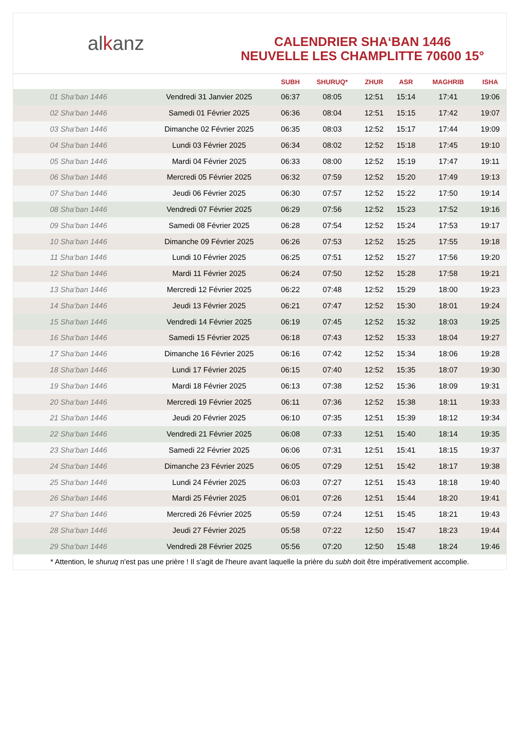alkanz
CALENDRIER SHA‘BAN 1446
NEUVELLE LES CHAMPLITTE 70600 15°
| | | SUBH | SHURUQ* | ZHUR | ASR | MAGHRIB | ISHA |
| --- | --- | --- | --- | --- | --- | --- | --- |
| 01 Sha‘ban 1446 | Vendredi 31 Janvier 2025 | 06:37 | 08:05 | 12:51 | 15:14 | 17:41 | 19:06 |
| 02 Sha‘ban 1446 | Samedi 01 Février 2025 | 06:36 | 08:04 | 12:51 | 15:15 | 17:42 | 19:07 |
| 03 Sha‘ban 1446 | Dimanche 02 Février 2025 | 06:35 | 08:03 | 12:52 | 15:17 | 17:44 | 19:09 |
| 04 Sha‘ban 1446 | Lundi 03 Février 2025 | 06:34 | 08:02 | 12:52 | 15:18 | 17:45 | 19:10 |
| 05 Sha‘ban 1446 | Mardi 04 Février 2025 | 06:33 | 08:00 | 12:52 | 15:19 | 17:47 | 19:11 |
| 06 Sha‘ban 1446 | Mercredi 05 Février 2025 | 06:32 | 07:59 | 12:52 | 15:20 | 17:49 | 19:13 |
| 07 Sha‘ban 1446 | Jeudi 06 Février 2025 | 06:30 | 07:57 | 12:52 | 15:22 | 17:50 | 19:14 |
| 08 Sha‘ban 1446 | Vendredi 07 Février 2025 | 06:29 | 07:56 | 12:52 | 15:23 | 17:52 | 19:16 |
| 09 Sha‘ban 1446 | Samedi 08 Février 2025 | 06:28 | 07:54 | 12:52 | 15:24 | 17:53 | 19:17 |
| 10 Sha‘ban 1446 | Dimanche 09 Février 2025 | 06:26 | 07:53 | 12:52 | 15:25 | 17:55 | 19:18 |
| 11 Sha‘ban 1446 | Lundi 10 Février 2025 | 06:25 | 07:51 | 12:52 | 15:27 | 17:56 | 19:20 |
| 12 Sha‘ban 1446 | Mardi 11 Février 2025 | 06:24 | 07:50 | 12:52 | 15:28 | 17:58 | 19:21 |
| 13 Sha‘ban 1446 | Mercredi 12 Février 2025 | 06:22 | 07:48 | 12:52 | 15:29 | 18:00 | 19:23 |
| 14 Sha‘ban 1446 | Jeudi 13 Février 2025 | 06:21 | 07:47 | 12:52 | 15:30 | 18:01 | 19:24 |
| 15 Sha‘ban 1446 | Vendredi 14 Février 2025 | 06:19 | 07:45 | 12:52 | 15:32 | 18:03 | 19:25 |
| 16 Sha‘ban 1446 | Samedi 15 Février 2025 | 06:18 | 07:43 | 12:52 | 15:33 | 18:04 | 19:27 |
| 17 Sha‘ban 1446 | Dimanche 16 Février 2025 | 06:16 | 07:42 | 12:52 | 15:34 | 18:06 | 19:28 |
| 18 Sha‘ban 1446 | Lundi 17 Février 2025 | 06:15 | 07:40 | 12:52 | 15:35 | 18:07 | 19:30 |
| 19 Sha‘ban 1446 | Mardi 18 Février 2025 | 06:13 | 07:38 | 12:52 | 15:36 | 18:09 | 19:31 |
| 20 Sha‘ban 1446 | Mercredi 19 Février 2025 | 06:11 | 07:36 | 12:52 | 15:38 | 18:11 | 19:33 |
| 21 Sha‘ban 1446 | Jeudi 20 Février 2025 | 06:10 | 07:35 | 12:51 | 15:39 | 18:12 | 19:34 |
| 22 Sha‘ban 1446 | Vendredi 21 Février 2025 | 06:08 | 07:33 | 12:51 | 15:40 | 18:14 | 19:35 |
| 23 Sha‘ban 1446 | Samedi 22 Février 2025 | 06:06 | 07:31 | 12:51 | 15:41 | 18:15 | 19:37 |
| 24 Sha‘ban 1446 | Dimanche 23 Février 2025 | 06:05 | 07:29 | 12:51 | 15:42 | 18:17 | 19:38 |
| 25 Sha‘ban 1446 | Lundi 24 Février 2025 | 06:03 | 07:27 | 12:51 | 15:43 | 18:18 | 19:40 |
| 26 Sha‘ban 1446 | Mardi 25 Février 2025 | 06:01 | 07:26 | 12:51 | 15:44 | 18:20 | 19:41 |
| 27 Sha‘ban 1446 | Mercredi 26 Février 2025 | 05:59 | 07:24 | 12:51 | 15:45 | 18:21 | 19:43 |
| 28 Sha‘ban 1446 | Jeudi 27 Février 2025 | 05:58 | 07:22 | 12:50 | 15:47 | 18:23 | 19:44 |
| 29 Sha‘ban 1446 | Vendredi 28 Février 2025 | 05:56 | 07:20 | 12:50 | 15:48 | 18:24 | 19:46 |
* Attention, le shuruq n'est pas une prière ! Il s'agit de l'heure avant laquelle la prière du subh doit être impérativement accomplie.